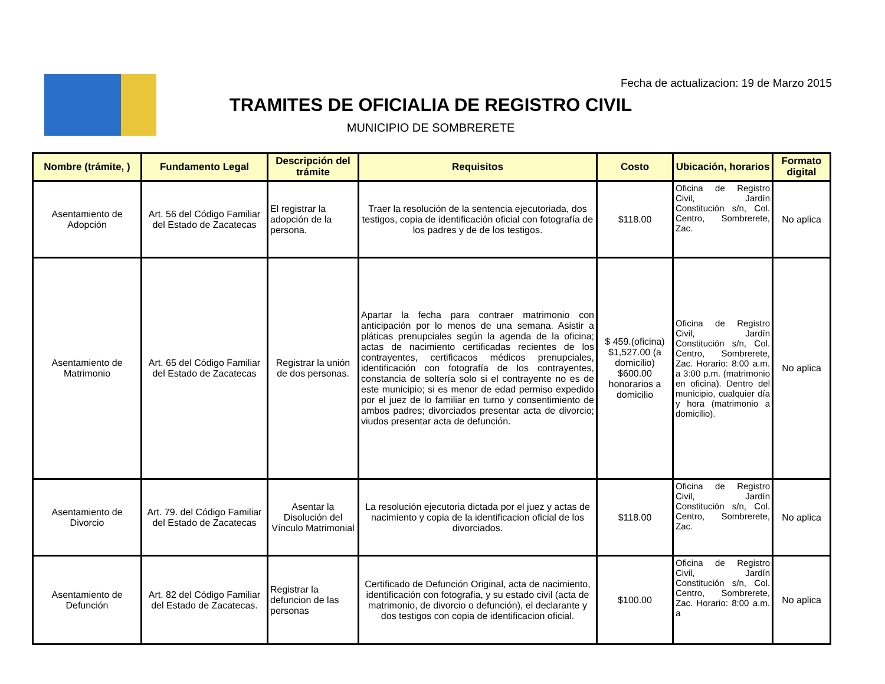Fecha de actualizacion: 19 de Marzo 2015
TRAMITES DE OFICIALIA DE REGISTRO CIVIL
MUNICIPIO DE SOMBRERETE
| Nombre (trámite, ) | Fundamento Legal | Descripción del trámite | Requisitos | Costo | Ubicación, horarios | Formato digital |
| --- | --- | --- | --- | --- | --- | --- |
| Asentamiento de Adopción | Art. 56 del Código Familiar del Estado de Zacatecas | El registrar la adopción de la persona. | Traer la resolución de la sentencia ejecutoriada, dos testigos, copia de identificación oficial con fotografía de los padres y de de los testigos. | $118.00 | Oficina de Registro Civil, Jardín Constitución s/n, Col. Centro, Sombrerete, Zac. | No aplica |
| Asentamiento de Matrimonio | Art. 65 del Código Familiar del Estado de Zacatecas | Registrar la unión de dos personas. | Apartar la fecha para contraer matrimonio con anticipación por lo menos de una semana. Asistir a pláticas prenupciales según la agenda de la oficina; actas de nacimiento certificadas recientes de los contrayentes, certificacos médicos prenupciales, identificación con fotografía de los contrayentes, constancia de soltería solo si el contrayente no es de este municipio; si es menor de edad permiso expedido por el juez de lo familiar en turno y consentimiento de ambos padres; divorciados presentar acta de divorcio; viudos presentar acta de defunción. | $ 459.(oficina) $1,527.00 (a domicilio) $600.00 honorarios a domicilio | Oficina de Registro Civil, Jardín Constitución s/n, Col. Centro, Sombrerete, Zac. Horario: 8:00 a.m. a 3:00 p.m. (matrimonio en oficina). Dentro del municipio, cualquier día y hora (matrimonio a domicilio). | No aplica |
| Asentamiento de Divorcio | Art. 79. del Código Familiar del Estado de Zacatecas | Asentar la Disolución del Vínculo Matrimonial | La resolución ejecutoria dictada por el juez y actas de nacimiento y copia de la identificacion oficial de los divorciados. | $118.00 | Oficina de Registro Civil, Jardín Constitución s/n, Col. Centro, Sombrerete, Zac. | No aplica |
| Asentamiento de Defunción | Art. 82 del Código Familiar del Estado de Zacatecas. | Registrar la defuncion de las personas | Certificado de Defunción Original, acta de nacimiento, identificación con fotografia, y su estado civil (acta de matrimonio, de divorcio o defunción), el declarante y dos testigos con copia de identificacion oficial. | $100.00 | Oficina de Registro Civil, Jardín Constitución s/n, Col. Centro, Sombrerete, Zac. Horario: 8:00 a.m. a | No aplica |